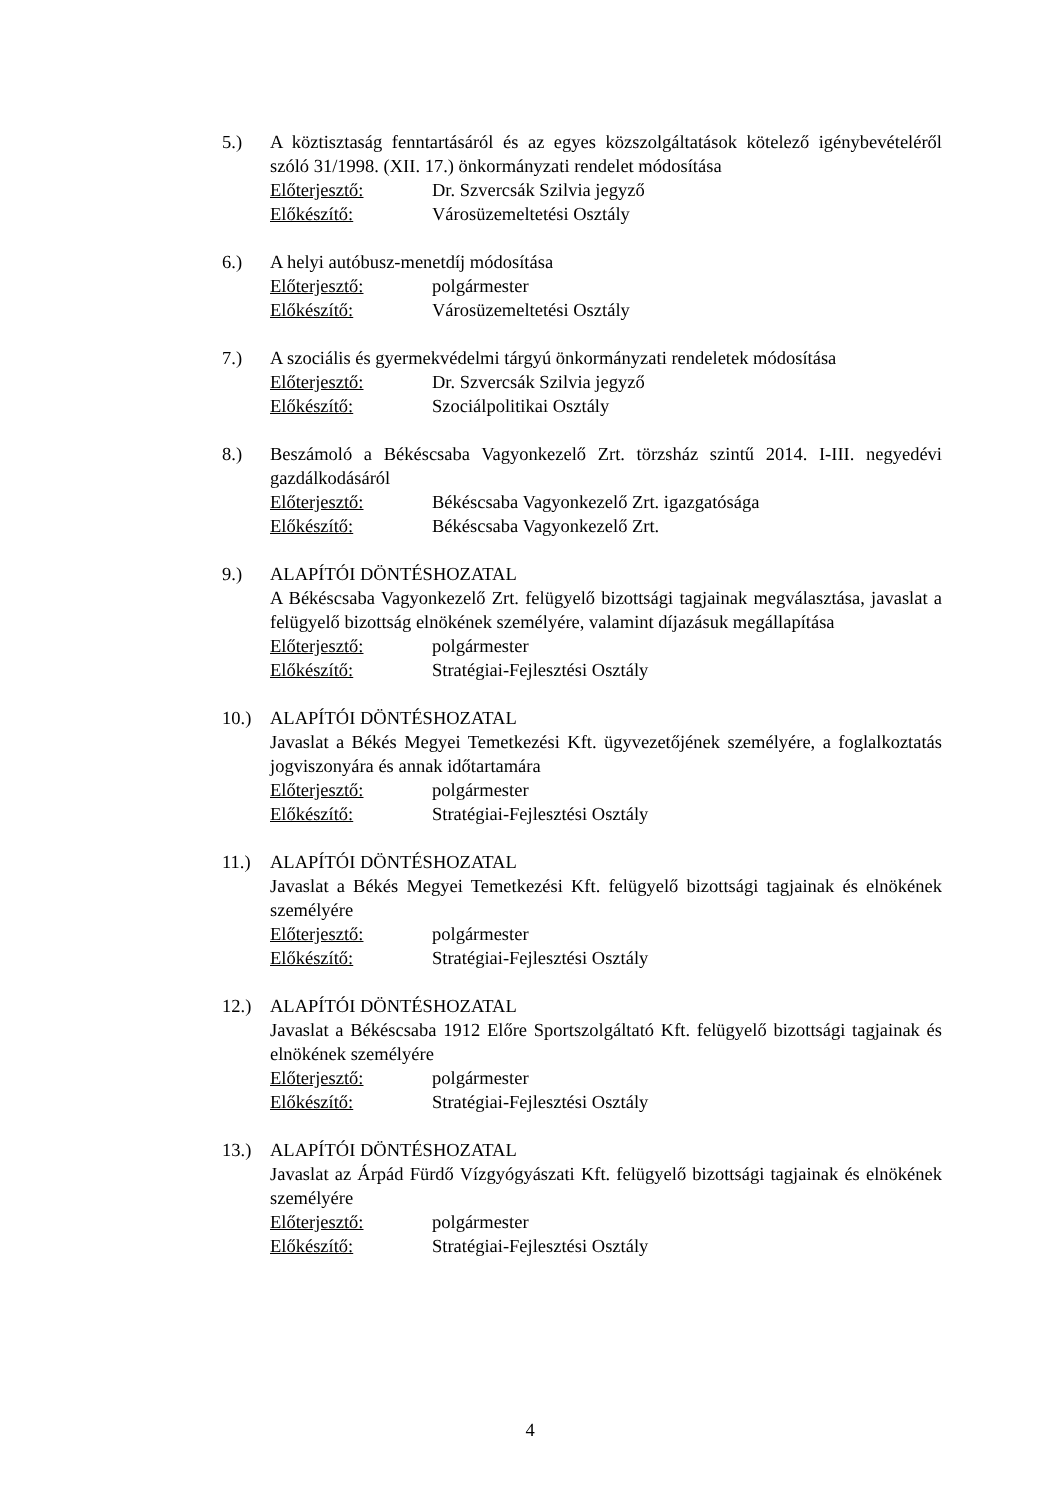5.) A köztisztaság fenntartásáról és az egyes közszolgáltatások kötelező igénybevételéről szóló 31/1998. (XII. 17.) önkormányzati rendelet módosítása
Előterjesztő: Dr. Szvercsák Szilvia jegyző
Előkészítő: Városüzemeltetési Osztály
6.) A helyi autóbusz-menetdíj módosítása
Előterjesztő: polgármester
Előkészítő: Városüzemeltetési Osztály
7.) A szociális és gyermekvédelmi tárgyú önkormányzati rendeletek módosítása
Előterjesztő: Dr. Szvercsák Szilvia jegyző
Előkészítő: Szociálpolitikai Osztály
8.) Beszámoló a Békéscsaba Vagyonkezelő Zrt. törzsház szintű 2014. I-III. negyedévi gazdálkodásáról
Előterjesztő: Békéscsaba Vagyonkezelő Zrt. igazgatósága
Előkészítő: Békéscsaba Vagyonkezelő Zrt.
9.) ALAPÍTÓI DÖNTÉSHOZATAL
A Békéscsaba Vagyonkezelő Zrt. felügyelő bizottsági tagjainak megválasztása, javaslat a felügyelő bizottság elnökének személyére, valamint díjazásuk megállapítása
Előterjesztő: polgármester
Előkészítő: Stratégiai-Fejlesztési Osztály
10.) ALAPÍTÓI DÖNTÉSHOZATAL
Javaslat a Békés Megyei Temetkezési Kft. ügyvezetőjének személyére, a foglalkoztatás jogviszonyára és annak időtartamára
Előterjesztő: polgármester
Előkészítő: Stratégiai-Fejlesztési Osztály
11.) ALAPÍTÓI DÖNTÉSHOZATAL
Javaslat a Békés Megyei Temetkezési Kft. felügyelő bizottsági tagjainak és elnökének személyére
Előterjesztő: polgármester
Előkészítő: Stratégiai-Fejlesztési Osztály
12.) ALAPÍTÓI DÖNTÉSHOZATAL
Javaslat a Békéscsaba 1912 Előre Sportszolgáltató Kft. felügyelő bizottsági tagjainak és elnökének személyére
Előterjesztő: polgármester
Előkészítő: Stratégiai-Fejlesztési Osztály
13.) ALAPÍTÓI DÖNTÉSHOZATAL
Javaslat az Árpád Fürdő Vízgyógyászati Kft. felügyelő bizottsági tagjainak és elnökének személyére
Előterjesztő: polgármester
Előkészítő: Stratégiai-Fejlesztési Osztály
4